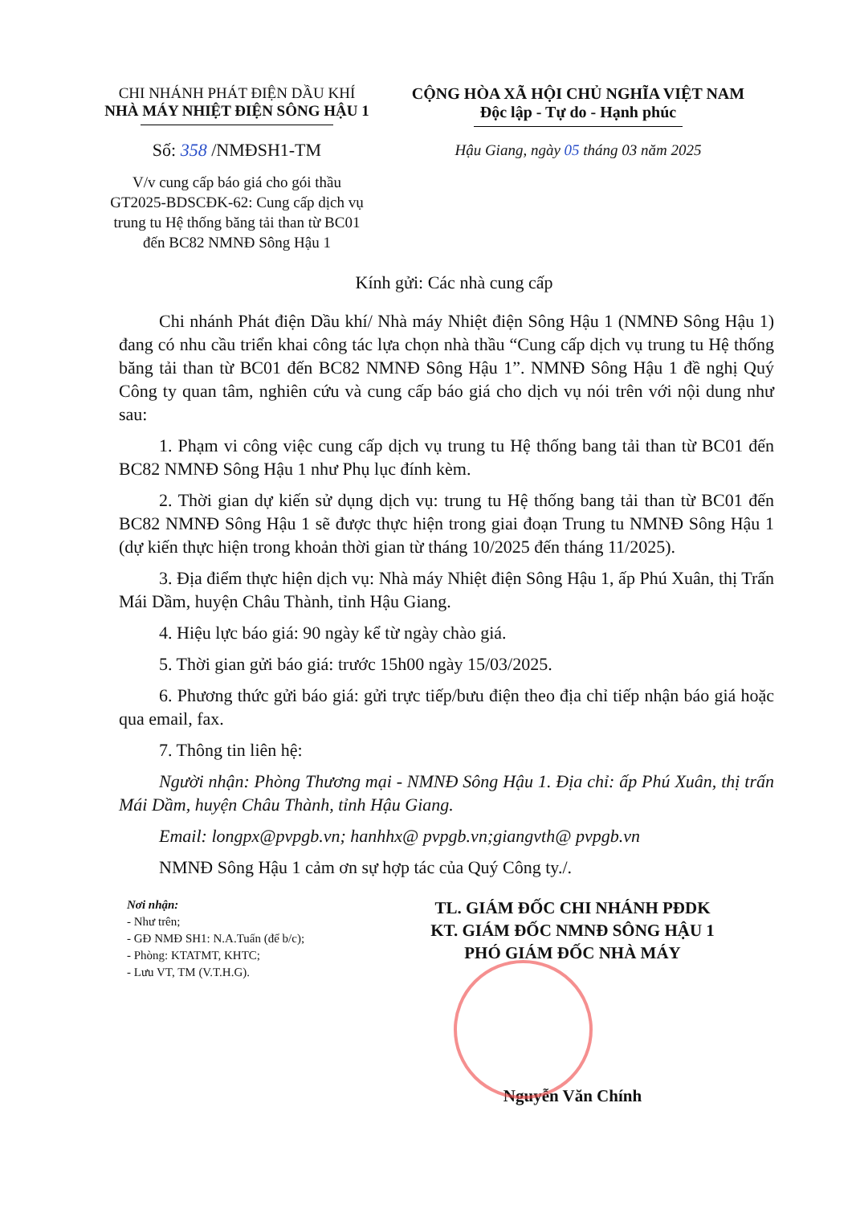CHI NHÁNH PHÁT ĐIỆN DẦU KHÍ
NHÀ MÁY NHIỆT ĐIỆN SÔNG HẬU 1
Số: 358 /NMĐSH1-TM
V/v cung cấp báo giá cho gói thầu GT2025-BDSCĐK-62: Cung cấp dịch vụ trung tu Hệ thống băng tải than từ BC01 đến BC82 NMNĐ Sông Hậu 1
CỘNG HÒA XÃ HỘI CHỦ NGHĨA VIỆT NAM
Độc lập - Tự do - Hạnh phúc
Hậu Giang, ngày 05 tháng 03 năm 2025
Kính gửi: Các nhà cung cấp
Chi nhánh Phát điện Dầu khí/ Nhà máy Nhiệt điện Sông Hậu 1 (NMNĐ Sông Hậu 1) đang có nhu cầu triển khai công tác lựa chọn nhà thầu “Cung cấp dịch vụ trung tu Hệ thống băng tải than từ BC01 đến BC82 NMNĐ Sông Hậu 1”. NMNĐ Sông Hậu 1 đề nghị Quý Công ty quan tâm, nghiên cứu và cung cấp báo giá cho dịch vụ nói trên với nội dung như sau:
1. Phạm vi công việc cung cấp dịch vụ trung tu Hệ thống bang tải than từ BC01 đến BC82 NMNĐ Sông Hậu 1 như Phụ lục đính kèm.
2. Thời gian dự kiến sử dụng dịch vụ: trung tu Hệ thống bang tải than từ BC01 đến BC82 NMNĐ Sông Hậu 1 sẽ được thực hiện trong giai đoạn Trung tu NMNĐ Sông Hậu 1 (dự kiến thực hiện trong khoản thời gian từ tháng 10/2025 đến tháng 11/2025).
3. Địa điểm thực hiện dịch vụ: Nhà máy Nhiệt điện Sông Hậu 1, ấp Phú Xuân, thị Trấn Mái Dầm, huyện Châu Thành, tỉnh Hậu Giang.
4. Hiệu lực báo giá: 90 ngày kể từ ngày chào giá.
5. Thời gian gửi báo giá: trước 15h00 ngày 15/03/2025.
6. Phương thức gửi báo giá: gửi trực tiếp/bưu điện theo địa chỉ tiếp nhận báo giá hoặc qua email, fax.
7. Thông tin liên hệ:
Người nhận: Phòng Thương mại - NMNĐ Sông Hậu 1. Địa chỉ: ấp Phú Xuân, thị trấn Mái Dầm, huyện Châu Thành, tỉnh Hậu Giang.
Email: longpx@pvpgb.vn; hanhhx@ pvpgb.vn;giangvth@ pvpgb.vn
NMNĐ Sông Hậu 1 cảm ơn sự hợp tác của Quý Công ty./.
Nơi nhận:
- Như trên;
- GĐ NMĐ SH1: N.A.Tuấn (để b/c);
- Phòng: KTATMT, KHTC;
- Lưu VT, TM (V.T.H.G).
TL. GIÁM ĐỐC CHI NHÁNH PĐDK
KT. GIÁM ĐỐC NMNĐ SÔNG HẬU 1
PHÓ GIÁM ĐỐC NHÀ MÁY
Nguyễn Văn Chính